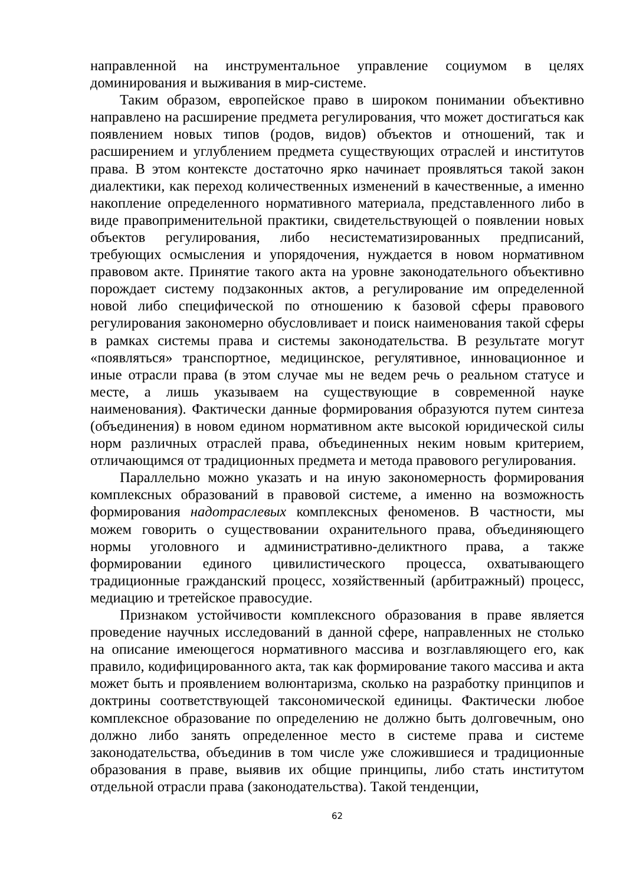направленной на инструментальное управление социумом в целях доминирования и выживания в мир-системе.
Таким образом, европейское право в широком понимании объективно направлено на расширение предмета регулирования, что может достигаться как появлением новых типов (родов, видов) объектов и отношений, так и расширением и углублением предмета существующих отраслей и институтов права. В этом контексте достаточно ярко начинает проявляться такой закон диалектики, как переход количественных изменений в качественные, а именно накопление определенного нормативного материала, представленного либо в виде правоприменительной практики, свидетельствующей о появлении новых объектов регулирования, либо несистематизированных предписаний, требующих осмысления и упорядочения, нуждается в новом нормативном правовом акте. Принятие такого акта на уровне законодательного объективно порождает систему подзаконных актов, а регулирование им определенной новой либо специфической по отношению к базовой сферы правового регулирования закономерно обусловливает и поиск наименования такой сферы в рамках системы права и системы законодательства. В результате могут «появляться» транспортное, медицинское, регулятивное, инновационное и иные отрасли права (в этом случае мы не ведем речь о реальном статусе и месте, а лишь указываем на существующие в современной науке наименования). Фактически данные формирования образуются путем синтеза (объединения) в новом едином нормативном акте высокой юридической силы норм различных отраслей права, объединенных неким новым критерием, отличающимся от традиционных предмета и метода правового регулирования.
Параллельно можно указать и на иную закономерность формирования комплексных образований в правовой системе, а именно на возможность формирования надотраслевых комплексных феноменов. В частности, мы можем говорить о существовании охранительного права, объединяющего нормы уголовного и административно-деликтного права, а также формировании единого цивилистического процесса, охватывающего традиционные гражданский процесс, хозяйственный (арбитражный) процесс, медиацию и третейское правосудие.
Признаком устойчивости комплексного образования в праве является проведение научных исследований в данной сфере, направленных не столько на описание имеющегося нормативного массива и возглавляющего его, как правило, кодифицированного акта, так как формирование такого массива и акта может быть и проявлением волюнтаризма, сколько на разработку принципов и доктрины соответствующей таксономической единицы. Фактически любое комплексное образование по определению не должно быть долговечным, оно должно либо занять определенное место в системе права и системе законодательства, объединив в том числе уже сложившиеся и традиционные образования в праве, выявив их общие принципы, либо стать институтом отдельной отрасли права (законодательства). Такой тенденции,
62